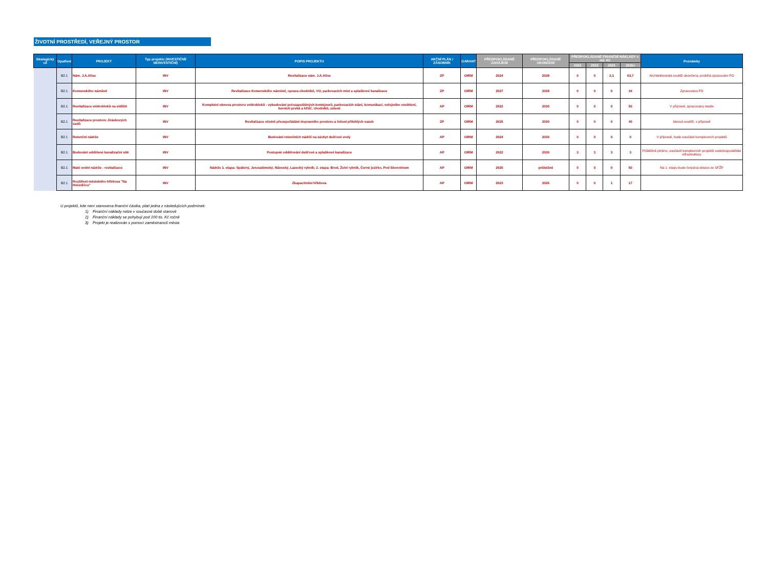ŽIVOTNÍ PROSTŘEDÍ, VEŘEJNÝ PROSTOR
| Strategický cíl | Opatření | PROJEKT | Typ projektu (INVESTIČNÍ/ NEINVESTIČNÍ) | POPIS PROJEKTU | AKČNÍ PLÁN / ZÁSOBNÍK | GARANT | PŘEDPOKLÁDANÉ ZAHÁJENÍ | PŘEDPOKLÁDANÉ UKONČENÍ | PŘEDPOKLÁDANÉ FINANČNÍ NÁKLADY v mil. Kč | | | | Poznámky |
| --- | --- | --- | --- | --- | --- | --- | --- | --- | --- | --- | --- | --- | --- |
| | | | | | | | | | 2022 | 2023 | 2024 | 2025+ | |
| | B2.1 | Nám. J.A.Alise | INV | Revitalizace nám. J.A.Alise | ZP | OIRM | 2024 | 2028 | 0 | 0 | 2,1 | 63,7 | Architektonická soutěž ukončena, probíhá zpracování PD |
| | B2.1 | Komenského náměstí | INV | Revitalizace Komenského náměstí, oprava chodníků, VO, parkovacích míst a splaškové kanalizace | ZP | OIRM | 2027 | 2028 | 0 | 0 | 0 | 34 | Zpracována PD |
| | B2.1 | Revitalizace vnitrobloků na sídlišti | INV | Kompletní obnova prostoru vnitrobloků - vybudování polozapuštěných kontejnerů, parkovacích stání, komunikací, veřejného osvětlení, herních prvků a hřišť, chodníků, zeleně | AP | OIRM | 2022 | 2030 | 0 | 0 | 0 | 50 | V přípravě, zpracovány studie |
| | B2.1 | Revitalizace prostoru Jiráskových sadů | INV | Revitalizace včetně přeuspořádání dopravního prostoru a řešení přilehlých vazeb | ZP | OIRM | 2025 | 2030 | 0 | 0 | 0 | 40 | Ideová soutěž, v přípravě |
| | B2.1 | Retenční nádrže | INV | Budování retenčních nádrží na záchyt dešťové vody | AP | OIRM | 2024 | 2030 | 0 | 0 | 0 | 0 | V přípravě, bude součástí komplexních projektů |
| | B2.1 | Budování oddělené kanalizační sítě | INV | Postupné oddělování dešťové a splaškové kanalizace | AP | OIRM | 2022 | 2030 | 3 | 3 | 3 | 3 | Průběžně plněno, součástí komplexních projektů vodohospodářské infrastruktury |
| | B2.1 | Malé vodní nádrže - revitalizace | INV | Nádrže 1. etapa: Spálený, Jerusalémský, Náveský, Lazecký rybník; 2. etapa: Brod, Želví rybník, Černé jezírko, Pod Skorotínem | AP | OIRM | 2025 | průběžně | 0 | 0 | 0 | 50 | Na 1. etapu bude čerpána dotace ze SFŽP |
| | B2.1 | Rozšíření městského hřbitova "Na Hvězdičce" | INV | Zkapacitnění hřbitova | AP | OIRM | 2023 | 2026 | 0 | 0 | 1 | 17 | |
U projektů, kde není stanovena finanční částka, platí jedna z následujících podmínek:
1) Finanční náklady nelze v současné době stanovit
2) Finanční náklady se pohybují pod 100 tis. Kč ročně
3) Projekt je realizován s pomocí zaměstnanců města